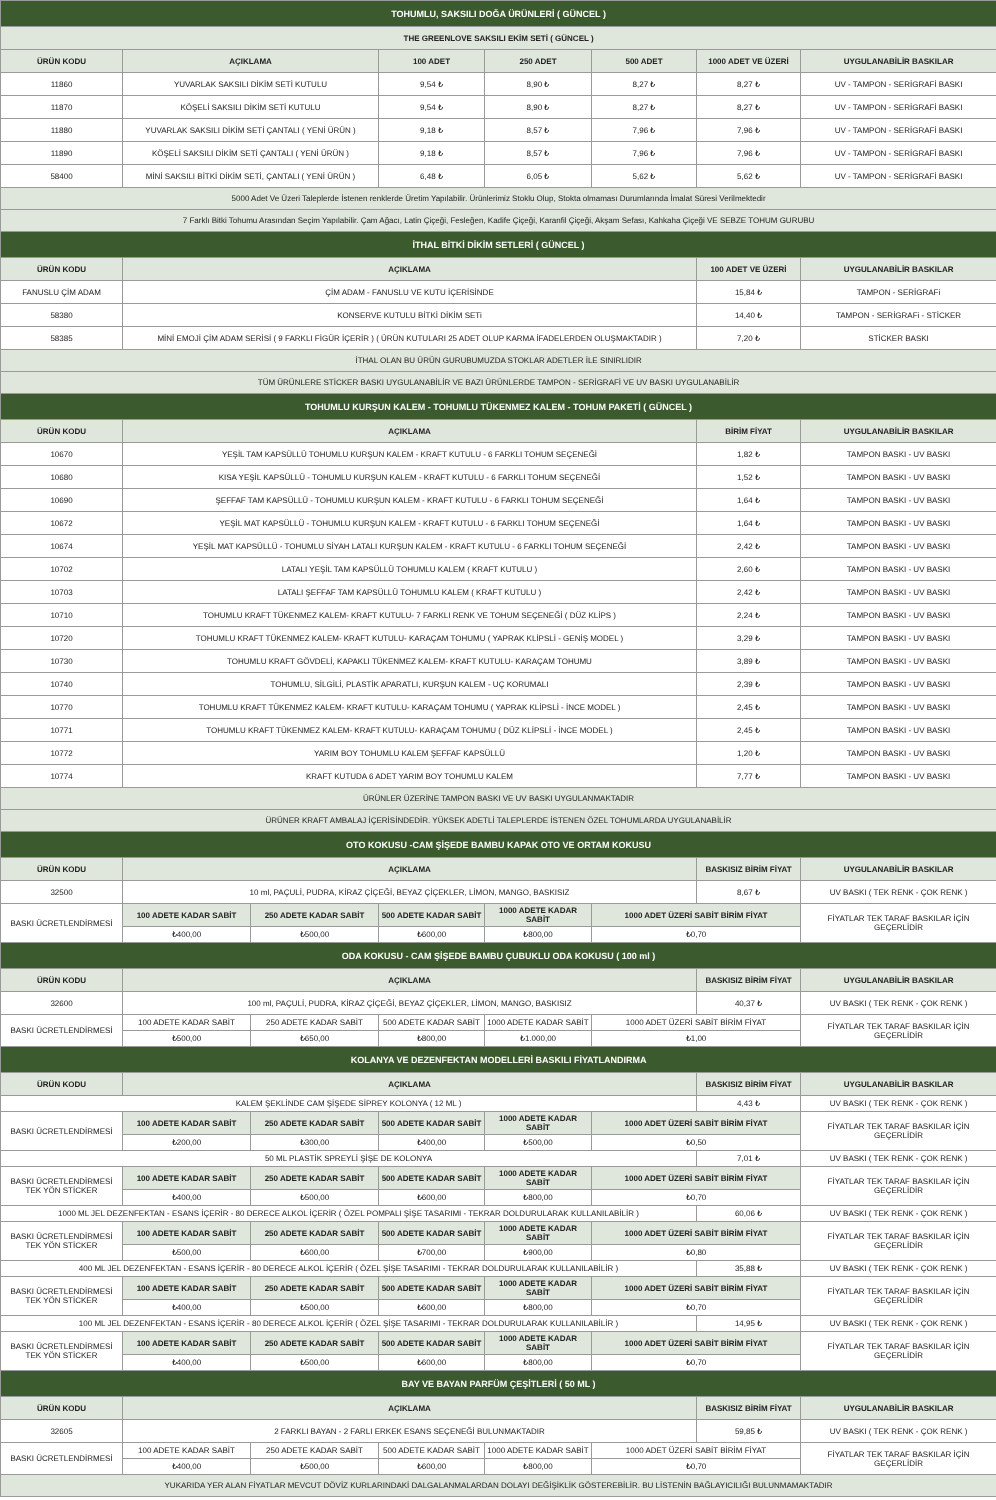| TOHUMLU, SAKSILI DOĞA ÜRÜNLERİ ( GÜNCEL ) | | | | | | | |
| THE GREENLOVE SAKSILI EKİM SETİ ( GÜNCEL ) | | | | | | | |
| ÜRÜN KODU | AÇIKLAMA | | 100 ADET | 250 ADET | 500 ADET | 1000 ADET VE ÜZERİ | UYGULANABİLİR BASKILAR |
| 11860 | YUVARLAK SAKSILI DİKİM SETİ KUTULU | | 9,54 ₺ | 8,90 ₺ | 8,27 ₺ | 8,27 ₺ | UV - TAMPON - SERİGRAFİ BASKI |
| 11870 | KÖŞELİ SAKSILI DİKİM SETİ KUTULU | | 9,54 ₺ | 8,90 ₺ | 8,27 ₺ | 8,27 ₺ | UV - TAMPON - SERİGRAFİ BASKI |
| 11880 | YUVARLAK SAKSILI DİKİM SETİ ÇANTALI ( YENİ ÜRÜN ) | | 9,18 ₺ | 8,57 ₺ | 7,96 ₺ | 7,96 ₺ | UV - TAMPON - SERİGRAFİ BASKI |
| 11890 | KÖŞELİ SAKSILI DİKİM SETİ ÇANTALI ( YENİ ÜRÜN ) | | 9,18 ₺ | 8,57 ₺ | 7,96 ₺ | 7,96 ₺ | UV - TAMPON - SERİGRAFİ BASKI |
| 58400 | MİNİ SAKSILI BİTKİ DİKİM SETİ, ÇANTALI ( YENİ ÜRÜN ) | | 6,48 ₺ | 6,05 ₺ | 5,62 ₺ | 5,62 ₺ | UV - TAMPON - SERİGRAFİ BASKI |
| 5000 Adet Ve Üzeri Taleplerde İstenen renklerde Üretim Yapılabilir. Ürünlerimiz Stoklu Olup, Stokta olmaması Durumlarında İmalat Süresi Verilmektedir | | | | | | | |
| 7 Farklı Bitki Tohumu Arasından Seçim Yapılabilir. Çam Ağacı, Latin Çiçeği, Fesleğen, Kadife Çiçeği, Karanfil Çiçeği, Akşam Sefası, Kahkaha Çiçeği VE SEBZE TOHUM GURUBU | | | | | | | |
| İTHAL BİTKİ DİKİM SETLERİ ( GÜNCEL ) | | | | | | | |
| ÜRÜN KODU | AÇIKLAMA | | | | | 100 ADET VE ÜZERİ | UYGULANABİLİR BASKILAR |
| FANUSLU ÇİM ADAM | ÇİM ADAM - FANUSLU VE KUTU İÇERİSİNDE | | | | | 15,84 ₺ | TAMPON - SERİGRAFi |
| 58380 | KONSERVE KUTULU BİTKİ DİKİM SETi | | | | | 14,40 ₺ | TAMPON - SERİGRAFi - STİCKER |
| 58385 | MİNİ EMOJİ ÇİM ADAM SERİSİ ( 9 FARKLI FİGÜR İÇERİR ) ( ÜRÜN KUTULARI 25 ADET OLUP KARMA İFADELERDEN OLUŞMAKTADIR ) | | | | | 7,20 ₺ | STİCKER BASKI |
| İTHAL OLAN BU ÜRÜN GURUBUMUZDA STOKLAR ADETLER İLE SINIRLIDIR | | | | | | | |
| TÜM ÜRÜNLERE STİCKER BASKI UYGULANABİLİR VE BAZI ÜRÜNLERDE TAMPON - SERİGRAFİ VE UV BASKI UYGULANABİLİR | | | | | | | |
| TOHUMLU KURŞUN KALEM - TOHUMLU TÜKENMEZ KALEM - TOHUM PAKETİ ( GÜNCEL ) | | | | | | | |
| ÜRÜN KODU | AÇIKLAMA | | | | | BİRİM FİYAT | UYGULANABİLİR BASKILAR |
| 10670 | YEŞİL TAM KAPSÜLLÜ TOHUMLU KURŞUN KALEM - KRAFT KUTULU - 6 FARKLI TOHUM SEÇENEĞİ | | | | | 1,82 ₺ | TAMPON BASKI - UV BASKI |
| 10680 | KISA YEŞİL KAPSÜLLÜ - TOHUMLU KURŞUN KALEM - KRAFT KUTULU - 6 FARKLI TOHUM SEÇENEĞİ | | | | | 1,52 ₺ | TAMPON BASKI - UV BASKI |
| 10690 | ŞEFFAF TAM KAPSÜLLÜ - TOHUMLU KURŞUN KALEM - KRAFT KUTULU - 6 FARKLI TOHUM SEÇENEĞİ | | | | | 1,64 ₺ | TAMPON BASKI - UV BASKI |
| 10672 | YEŞİL MAT KAPSÜLLÜ - TOHUMLU KURŞUN KALEM - KRAFT KUTULU - 6 FARKLI TOHUM SEÇENEĞİ | | | | | 1,64 ₺ | TAMPON BASKI - UV BASKI |
| 10674 | YEŞİL MAT KAPSÜLLÜ - TOHUMLU SİYAH LATALI KURŞUN KALEM - KRAFT KUTULU - 6 FARKLI TOHUM SEÇENEĞİ | | | | | 2,42 ₺ | TAMPON BASKI - UV BASKI |
| 10702 | LATALI YEŞİL TAM KAPSÜLLÜ TOHUMLU KALEM ( KRAFT KUTULU ) | | | | | 2,60 ₺ | TAMPON BASKI - UV BASKI |
| 10703 | LATALI ŞEFFAF TAM KAPSÜLLÜ TOHUMLU KALEM ( KRAFT KUTULU ) | | | | | 2,42 ₺ | TAMPON BASKI - UV BASKI |
| 10710 | TOHUMLU KRAFT TÜKENMEZ KALEM- KRAFT KUTULU- 7 FARKLI RENK VE TOHUM SEÇENEĞİ ( DÜZ KLİPS ) | | | | | 2,24 ₺ | TAMPON BASKI - UV BASKI |
| 10720 | TOHUMLU KRAFT TÜKENMEZ KALEM- KRAFT KUTULU- KARAÇAM TOHUMU ( YAPRAK KLİPSLİ - GENİŞ MODEL ) | | | | | 3,29 ₺ | TAMPON BASKI - UV BASKI |
| 10730 | TOHUMLU KRAFT GÖVDELİ, KAPAKLI TÜKENMEZ KALEM- KRAFT KUTULU- KARAÇAM TOHUMU | | | | | 3,89 ₺ | TAMPON BASKI - UV BASKI |
| 10740 | TOHUMLU, SİLGİLİ, PLASTİK APARATLI, KURŞUN KALEM - UÇ KORUMALI | | | | | 2,39 ₺ | TAMPON BASKI - UV BASKI |
| 10770 | TOHUMLU KRAFT TÜKENMEZ KALEM- KRAFT KUTULU- KARAÇAM TOHUMU ( YAPRAK KLİPSLİ - İNCE MODEL ) | | | | | 2,45 ₺ | TAMPON BASKI - UV BASKI |
| 10771 | TOHUMLU KRAFT TÜKENMEZ KALEM- KRAFT KUTULU- KARAÇAM TOHUMU ( DÜZ KLİPSLİ - İNCE MODEL ) | | | | | 2,45 ₺ | TAMPON BASKI - UV BASKI |
| 10772 | YARIM BOY TOHUMLU KALEM ŞEFFAF KAPSÜLLÜ | | | | | 1,20 ₺ | TAMPON BASKI - UV BASKI |
| 10774 | KRAFT KUTUDA 6 ADET YARIM BOY TOHUMLU KALEM | | | | | 7,77 ₺ | TAMPON BASKI - UV BASKI |
| ÜRÜNLER ÜZERİNE TAMPON BASKI VE UV BASKI UYGULANMAKTADIR | | | | | | | |
| ÜRÜNER KRAFT AMBALAJ İÇERİSİNDEDİR. YÜKSEK ADETLİ TALEPLERDE İSTENEN ÖZEL TOHUMLARDA UYGULANABİLİR | | | | | | | |
| OTO KOKUSU -CAM ŞİŞEDE BAMBU KAPAK OTO VE ORTAM KOKUSU | | | | | | | |
| ÜRÜN KODU | AÇIKLAMA | | | | | BASKISIZ BİRİM FİYAT | UYGULANABİLİR BASKILAR |
| 32500 | 10 ml, PAÇULİ, PUDRA, KİRAZ ÇİÇEĞİ, BEYAZ ÇİÇEKLER, LİMON, MANGO, BASKISIZ | | | | | 8,67 ₺ | UV BASKI ( TEK RENK - ÇOK RENK ) |
| BASKI ÜCRETLENDİRMESİ | 100 ADETE KADAR SABİT | 250 ADETE KADAR SABİT | 500 ADETE KADAR SABİT | 1000 ADETE KADAR SABİT | 1000 ADET ÜZERİ SABİT BİRİM FİYAT | | FİYATLAR TEK TARAF BASKILAR İÇİN GEÇERLİDİR |
| | ₺400,00 | ₺500,00 | ₺600,00 | ₺800,00 | ₺0,70 | | |
| ODA KOKUSU - CAM ŞİŞEDE BAMBU ÇUBUKLU ODA KOKUSU ( 100 ml ) | | | | | | | |
| ÜRÜN KODU | AÇIKLAMA | | | | | BASKISIZ BİRİM FİYAT | UYGULANABİLİR BASKILAR |
| 32600 | 100 ml, PAÇULİ, PUDRA, KİRAZ ÇİÇEĞİ, BEYAZ ÇİÇEKLER, LİMON, MANGO, BASKISIZ | | | | | 40,37 ₺ | UV BASKI ( TEK RENK - ÇOK RENK ) |
| BASKI ÜCRETLENDİRMESİ | 100 ADETE KADAR SABİT | 250 ADETE KADAR SABİT | 500 ADETE KADAR SABİT | 1000 ADETE KADAR SABİT | 1000 ADET ÜZERİ SABİT BİRİM FİYAT | | FİYATLAR TEK TARAF BASKILAR İÇİN GEÇERLİDİR |
| | ₺500,00 | ₺650,00 | ₺800,00 | ₺1.000,00 | ₺1,00 | | |
| KOLANYA VE DEZENFEKTAN MODELLERİ BASKILI FİYATLANDIRMA | | | | | | | |
| ÜRÜN KODU | AÇIKLAMA | | | | | BASKISIZ BİRİM FİYAT | UYGULANABİLİR BASKILAR |
| KALEM ŞEKLİNDE CAM ŞİŞEDE SİPREY KOLONYA ( 12 ML ) | | | | | | 4,43 ₺ | UV BASKI ( TEK RENK - ÇOK RENK ) |
| BASKI ÜCRETLENDİRMESİ | 100 ADETE KADAR SABİT | 250 ADETE KADAR SABİT | 500 ADETE KADAR SABİT | 1000 ADETE KADAR SABİT | 1000 ADET ÜZERİ SABİT BİRİM FİYAT | | FİYATLAR TEK TARAF BASKILAR İÇİN GEÇERLİDİR |
| | ₺200,00 | ₺300,00 | ₺400,00 | ₺500,00 | ₺0,50 | | |
| 50 ML PLASTİK SPREYLİ ŞİŞE DE KOLONYA | | | | | | 7,01 ₺ | UV BASKI ( TEK RENK - ÇOK RENK ) |
| BASKI ÜCRETLENDİRMESİ TEK YÖN STİCKER | 100 ADETE KADAR SABİT | 250 ADETE KADAR SABİT | 500 ADETE KADAR SABİT | 1000 ADETE KADAR SABİT | 1000 ADET ÜZERİ SABİT BİRİM FİYAT | | FİYATLAR TEK TARAF BASKILAR İÇİN GEÇERLİDİR |
| | ₺400,00 | ₺500,00 | ₺600,00 | ₺800,00 | ₺0,70 | | |
| 1000 ML JEL DEZENFEKTAN - ESANS İÇERİR - 80 DERECE ALKOL İÇERİR ( ÖZEL POMPALI ŞİŞE TASARIMI - TEKRAR DOLDURULARAK KULLANILABİLİR ) | | | | | | 60,06 ₺ | UV BASKI ( TEK RENK - ÇOK RENK ) |
| BASKI ÜCRETLENDİRMESİ TEK YÖN STİCKER | 100 ADETE KADAR SABİT | 250 ADETE KADAR SABİT | 500 ADETE KADAR SABİT | 1000 ADETE KADAR SABİT | 1000 ADET ÜZERİ SABİT BİRİM FİYAT | | FİYATLAR TEK TARAF BASKILAR İÇİN GEÇERLİDİR |
| | ₺500,00 | ₺600,00 | ₺700,00 | ₺900,00 | ₺0,80 | | |
| 400 ML JEL DEZENFEKTAN - ESANS İÇERİR - 80 DERECE ALKOL İÇERİR ( ÖZEL ŞİŞE TASARIMI - TEKRAR DOLDURULARAK KULLANILABİLİR ) | | | | | | 35,88 ₺ | UV BASKI ( TEK RENK - ÇOK RENK ) |
| BASKI ÜCRETLENDİRMESİ TEK YÖN STİCKER | 100 ADETE KADAR SABİT | 250 ADETE KADAR SABİT | 500 ADETE KADAR SABİT | 1000 ADETE KADAR SABİT | 1000 ADET ÜZERİ SABİT BİRİM FİYAT | | FİYATLAR TEK TARAF BASKILAR İÇİN GEÇERLİDİR |
| | ₺400,00 | ₺500,00 | ₺600,00 | ₺800,00 | ₺0,70 | | |
| 100 ML JEL DEZENFEKTAN - ESANS İÇERİR - 80 DERECE ALKOL İÇERİR ( ÖZEL ŞİŞE TASARIMI - TEKRAR DOLDURULARAK KULLANILABİLİR ) | | | | | | 14,95 ₺ | UV BASKI ( TEK RENK - ÇOK RENK ) |
| BASKI ÜCRETLENDİRMESİ TEK YÖN STİCKER | 100 ADETE KADAR SABİT | 250 ADETE KADAR SABİT | 500 ADETE KADAR SABİT | 1000 ADETE KADAR SABİT | 1000 ADET ÜZERİ SABİT BİRİM FİYAT | | FİYATLAR TEK TARAF BASKILAR İÇİN GEÇERLİDİR |
| | ₺400,00 | ₺500,00 | ₺600,00 | ₺800,00 | ₺0,70 | | |
| BAY VE BAYAN PARFÜM ÇEŞİTLERİ ( 50 ML ) | | | | | | | |
| ÜRÜN KODU | AÇIKLAMA | | | | | BASKISIZ BİRİM FİYAT | UYGULANABİLİR BASKILAR |
| 32605 | 2 FARKLI BAYAN - 2 FARLI ERKEK ESANS SEÇENEĞİ BULUNMAKTADIR | | | | | 59,85 ₺ | UV BASKI ( TEK RENK - ÇOK RENK ) |
| BASKI ÜCRETLENDİRMESİ | 100 ADETE KADAR SABİT | 250 ADETE KADAR SABİT | 500 ADETE KADAR SABİT | 1000 ADETE KADAR SABİT | 1000 ADET ÜZERİ SABİT BİRİM FİYAT | | FİYATLAR TEK TARAF BASKILAR İÇİN GEÇERLİDİR |
| | ₺400,00 | ₺500,00 | ₺600,00 | ₺800,00 | ₺0,70 | | |
| YUKARIDA YER ALAN FİYATLAR MEVCUT DÖVİZ KURLARINDAKİ DALGALANMALARDAN DOLAYI DEĞİŞİKLİK GÖSTEREBİLİR. BU LİSTENİN BAĞLAYICILIĞI BULUNMAMAKTADIR | | | | | | | |